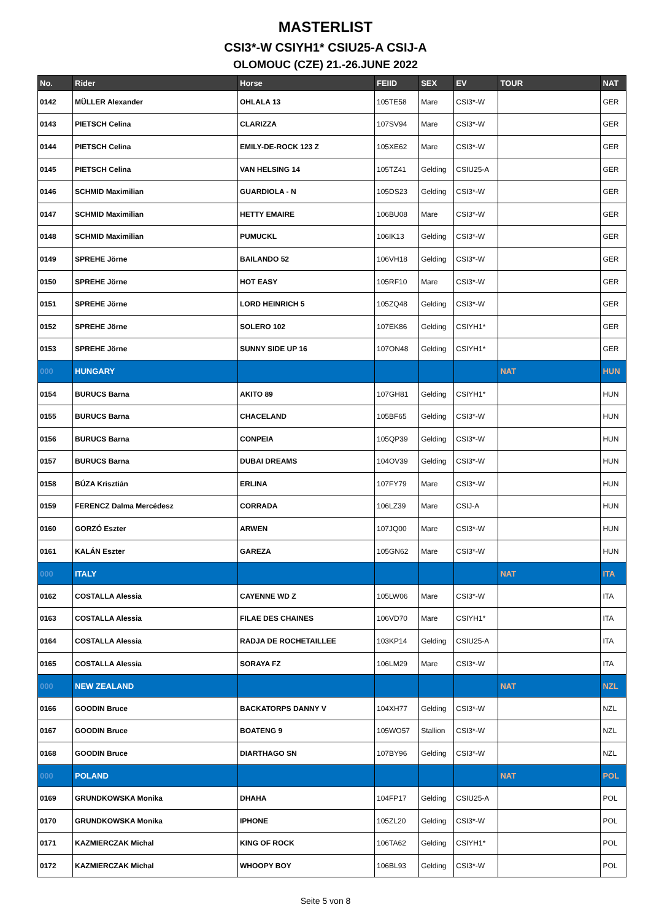MASTERLIST
CSI3*-W CSIYH1* CSIU25-A CSIJ-A
OLOMOUC (CZE) 21.-26.JUNE 2022
| No. | Rider | Horse | FEIID | SEX | EV | TOUR | NAT |
| --- | --- | --- | --- | --- | --- | --- | --- |
| 0142 | MÜLLER Alexander | OHLALA 13 | 105TE58 | Mare | CSI3*-W | | GER |
| 0143 | PIETSCH Celina | CLARIZZA | 107SV94 | Mare | CSI3*-W | | GER |
| 0144 | PIETSCH Celina | EMILY-DE-ROCK 123 Z | 105XE62 | Mare | CSI3*-W | | GER |
| 0145 | PIETSCH Celina | VAN HELSING 14 | 105TZ41 | Gelding | CSIU25-A | | GER |
| 0146 | SCHMID Maximilian | GUARDIOLA - N | 105DS23 | Gelding | CSI3*-W | | GER |
| 0147 | SCHMID Maximilian | HETTY EMAIRE | 106BU08 | Mare | CSI3*-W | | GER |
| 0148 | SCHMID Maximilian | PUMUCKL | 106IK13 | Gelding | CSI3*-W | | GER |
| 0149 | SPREHE Jörne | BAILANDO 52 | 106VH18 | Gelding | CSI3*-W | | GER |
| 0150 | SPREHE Jörne | HOT EASY | 105RF10 | Mare | CSI3*-W | | GER |
| 0151 | SPREHE Jörne | LORD HEINRICH 5 | 105ZQ48 | Gelding | CSI3*-W | | GER |
| 0152 | SPREHE Jörne | SOLERO 102 | 107EK86 | Gelding | CSIYH1* | | GER |
| 0153 | SPREHE Jörne | SUNNY SIDE UP 16 | 107ON48 | Gelding | CSIYH1* | | GER |
| 000 | HUNGARY | | | | | NAT | HUN |
| 0154 | BURUCS Barna | AKITO 89 | 107GH81 | Gelding | CSIYH1* | | HUN |
| 0155 | BURUCS Barna | CHACELAND | 105BF65 | Gelding | CSI3*-W | | HUN |
| 0156 | BURUCS Barna | CONPEIA | 105QP39 | Gelding | CSI3*-W | | HUN |
| 0157 | BURUCS Barna | DUBAI DREAMS | 104OV39 | Gelding | CSI3*-W | | HUN |
| 0158 | BÚZA Krisztián | ERLINA | 107FY79 | Mare | CSI3*-W | | HUN |
| 0159 | FERENCZ Dalma Mercédesz | CORRADA | 106LZ39 | Mare | CSIJ-A | | HUN |
| 0160 | GORZÓ Eszter | ARWEN | 107JQ00 | Mare | CSI3*-W | | HUN |
| 0161 | KALÁN Eszter | GAREZA | 105GN62 | Mare | CSI3*-W | | HUN |
| 000 | ITALY | | | | | NAT | ITA |
| 0162 | COSTALLA Alessia | CAYENNE WD Z | 105LW06 | Mare | CSI3*-W | | ITA |
| 0163 | COSTALLA Alessia | FILAE DES CHAINES | 106VD70 | Mare | CSIYH1* | | ITA |
| 0164 | COSTALLA Alessia | RADJA DE ROCHETAILLEE | 103KP14 | Gelding | CSIU25-A | | ITA |
| 0165 | COSTALLA Alessia | SORAYA FZ | 106LM29 | Mare | CSI3*-W | | ITA |
| 000 | NEW ZEALAND | | | | | NAT | NZL |
| 0166 | GOODIN Bruce | BACKATORPS DANNY V | 104XH77 | Gelding | CSI3*-W | | NZL |
| 0167 | GOODIN Bruce | BOATENG 9 | 105WO57 | Stallion | CSI3*-W | | NZL |
| 0168 | GOODIN Bruce | DIARTHAGO SN | 107BY96 | Gelding | CSI3*-W | | NZL |
| 000 | POLAND | | | | | NAT | POL |
| 0169 | GRUNDKOWSKA Monika | DHAHA | 104FP17 | Gelding | CSIU25-A | | POL |
| 0170 | GRUNDKOWSKA Monika | IPHONE | 105ZL20 | Gelding | CSI3*-W | | POL |
| 0171 | KAZMIERCZAK Michal | KING OF ROCK | 106TA62 | Gelding | CSIYH1* | | POL |
| 0172 | KAZMIERCZAK Michal | WHOOPY BOY | 106BL93 | Gelding | CSI3*-W | | POL |
Seite 5 von 8